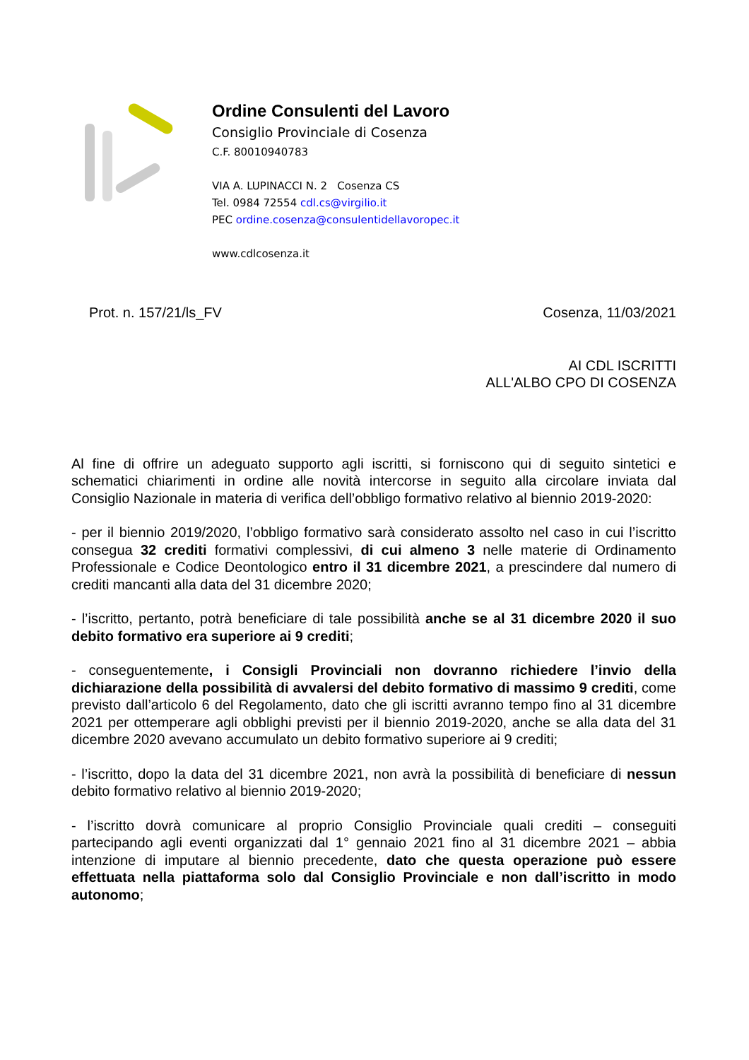Ordine Consulenti del Lavoro
Consiglio Provinciale di Cosenza
C.F. 80010940783
VIA A. LUPINACCI N. 2 Cosenza CS
Tel. 0984 72554 cdl.cs@virgilio.it
PEC ordine.cosenza@consulentidellavoropec.it
www.cdlcosenza.it
Prot. n. 157/21/ls_FV Cosenza, 11/03/2021
AI CDL ISCRITTI
ALL'ALBO CPO DI COSENZA
Al fine di offrire un adeguato supporto agli iscritti, si forniscono qui di seguito sintetici e schematici chiarimenti in ordine alle novità intercorse in seguito alla circolare inviata dal Consiglio Nazionale in materia di verifica dell’obbligo formativo relativo al biennio 2019-2020:
- per il biennio 2019/2020, l’obbligo formativo sarà considerato assolto nel caso in cui l’iscritto consegua 32 crediti formativi complessivi, di cui almeno 3 nelle materie di Ordinamento Professionale e Codice Deontologico entro il 31 dicembre 2021, a prescindere dal numero di crediti mancanti alla data del 31 dicembre 2020;
- l’iscritto, pertanto, potrà beneficiare di tale possibilità anche se al 31 dicembre 2020 il suo debito formativo era superiore ai 9 crediti;
- conseguentemente, i Consigli Provinciali non dovranno richiedere l’invio della dichiarazione della possibilità di avvalersi del debito formativo di massimo 9 crediti, come previsto dall’articolo 6 del Regolamento, dato che gli iscritti avranno tempo fino al 31 dicembre 2021 per ottemperare agli obblighi previsti per il biennio 2019-2020, anche se alla data del 31 dicembre 2020 avevano accumulato un debito formativo superiore ai 9 crediti;
- l’iscritto, dopo la data del 31 dicembre 2021, non avrà la possibilità di beneficiare di nessun debito formativo relativo al biennio 2019-2020;
- l’iscritto dovrà comunicare al proprio Consiglio Provinciale quali crediti – conseguiti partecipando agli eventi organizzati dal 1° gennaio 2021 fino al 31 dicembre 2021 – abbia intenzione di imputare al biennio precedente, dato che questa operazione può essere effettuata nella piattaforma solo dal Consiglio Provinciale e non dall’iscritto in modo autonomo;